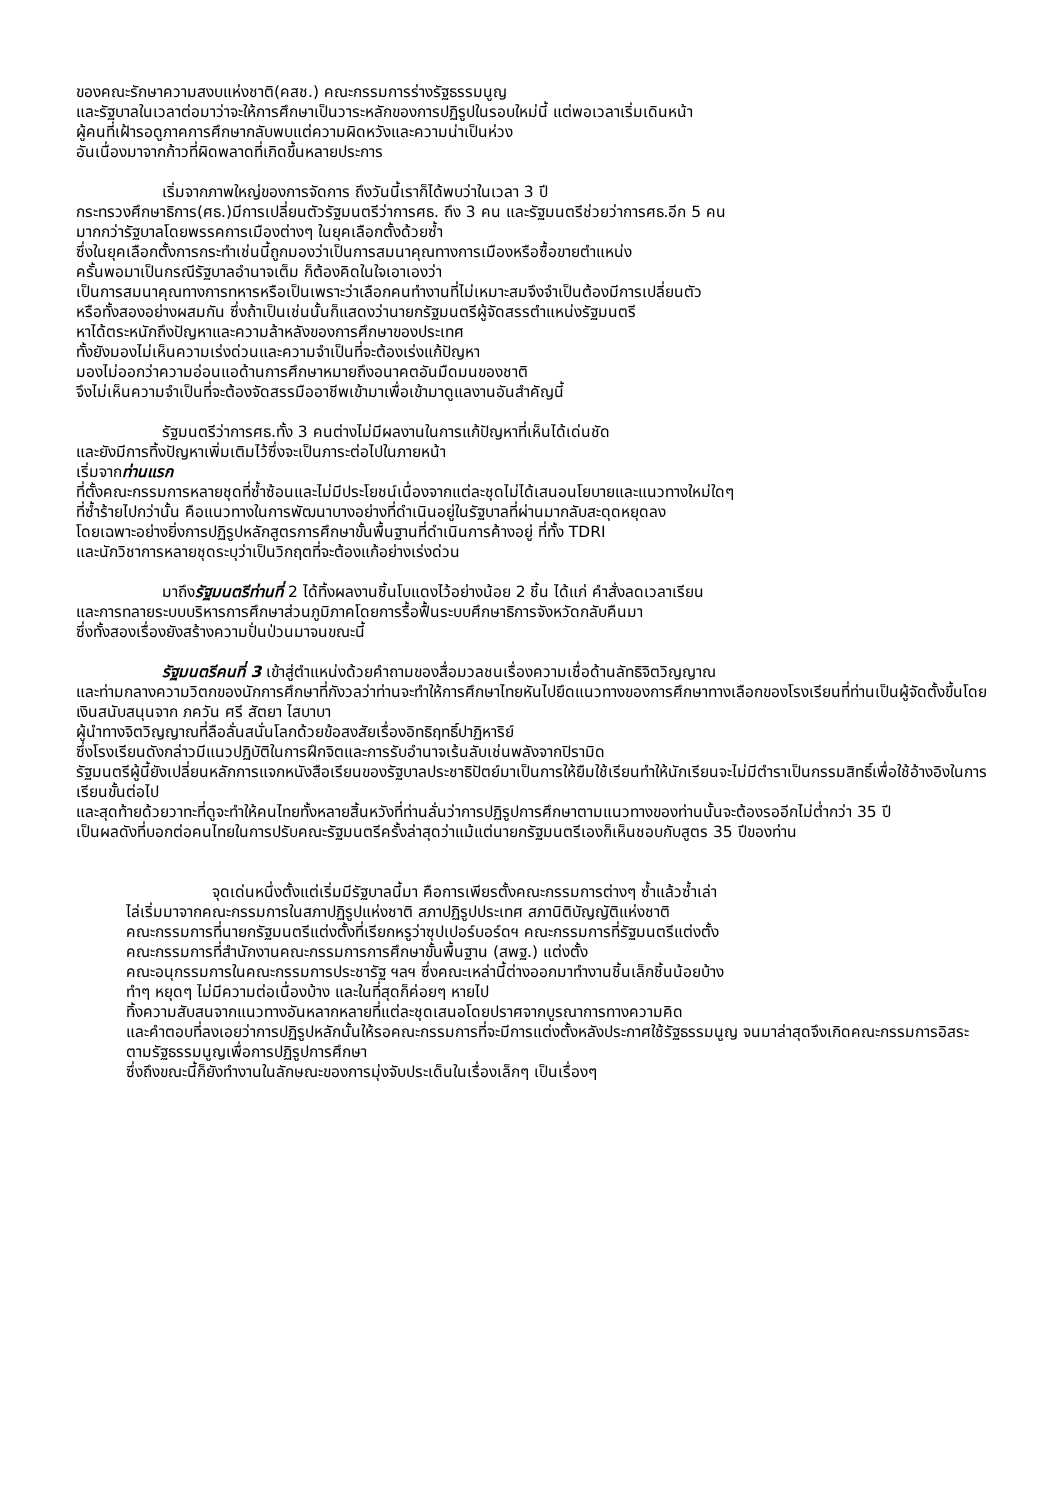ของคณะรักษาความสงบแห่งชาติ(คสช.) คณะกรรมการร่างรัฐธรรมนูญ
และรัฐบาลในเวลาต่อมาว่าจะให้การศึกษาเป็นวาระหลักของการปฏิรูปในรอบใหม่นี้ แต่พอเวลาเริ่มเดินหน้า
ผู้คนที่เฝ้ารอดูภาคการศึกษากลับพบแต่ความผิดหวังและความน่าเป็นห่วง
อันเนื่องมาจากก้าวที่ผิดพลาดที่เกิดขึ้นหลายประการ
เริ่มจากภาพใหญ่ของการจัดการ ถึงวันนี้เราก็ได้พบว่าในเวลา 3 ปี
กระทรวงศึกษาธิการ(ศธ.)มีการเปลี่ยนตัวรัฐมนตรีว่าการศธ. ถึง 3 คน และรัฐมนตรีช่วยว่าการศธ.อีก 5 คน
มากกว่ารัฐบาลโดยพรรคการเมืองต่างๆ ในยุคเลือกตั้งด้วยซ้ำ
ซึ่งในยุคเลือกตั้งการกระทำเช่นนี้ถูกมองว่าเป็นการสมนาคุณทางการเมืองหรือซื้อขายตำแหน่ง
ครั้นพอมาเป็นกรณีรัฐบาลอำนาจเต็ม ก็ต้องคิดในใจเอาเองว่า
เป็นการสมนาคุณทางการทหารหรือเป็นเพราะว่าเลือกคนทำงานที่ไม่เหมาะสมจึงจำเป็นต้องมีการเปลี่ยนตัว
หรือทั้งสองอย่างผสมกัน ซึ่งถ้าเป็นเช่นนั้นก็แสดงว่านายกรัฐมนตรีผู้จัดสรรตำแหน่งรัฐมนตรี
หาได้ตระหนักถึงปัญหาและความล้าหลังของการศึกษาของประเทศ
ทั้งยังมองไม่เห็นความเร่งด่วนและความจำเป็นที่จะต้องเร่งแก้ปัญหา
มองไม่ออกว่าความอ่อนแอด้านการศึกษาหมายถึงอนาคตอันมืดมนของชาติ
จึงไม่เห็นความจำเป็นที่จะต้องจัดสรรมืออาชีพเข้ามาเพื่อเข้ามาดูแลงานอันสำคัญนี้
รัฐมนตรีว่าการศธ.ทั้ง 3 คนต่างไม่มีผลงานในการแก้ปัญหาที่เห็นได้เด่นชัด
และยังมีการทิ้งปัญหาเพิ่มเติมไว้ซึ่งจะเป็นภาระต่อไปในภายหน้า
เริ่มจากท่านแรก
ที่ตั้งคณะกรรมการหลายชุดที่ซ้ำซ้อนและไม่มีประโยชน์เนื่องจากแต่ละชุดไม่ได้เสนอนโยบายและแนวทางใหม่ใดๆ
ที่ซ้ำร้ายไปกว่านั้น คือแนวทางในการพัฒนาบางอย่างที่ดำเนินอยู่ในรัฐบาลที่ผ่านมากลับสะดุดหยุดลง
โดยเฉพาะอย่างยิ่งการปฏิรูปหลักสูตรการศึกษาขั้นพื้นฐานที่ดำเนินการค้างอยู่ ที่ทั้ง TDRI
และนักวิชาการหลายชุดระบุว่าเป็นวิกฤตที่จะต้องแก้อย่างเร่งด่วน
มาถึงรัฐมนตรีท่านที่ 2 ได้ทิ้งผลงานชิ้นโบแดงไว้อย่างน้อย 2 ชิ้น ได้แก่ คำสั่งลดเวลาเรียน
และการทลายระบบบริหารการศึกษาส่วนภูมิภาคโดยการรื้อฟื้นระบบศึกษาธิการจังหวัดกลับคืนมา
ซึ่งทั้งสองเรื่องยังสร้างความปั่นป่วนมาจนขณะนี้
รัฐมนตรีคนที่ 3 เข้าสู่ตำแหน่งด้วยคำถามของสื่อมวลชนเรื่องความเชื่อด้านลัทธิจิตวิญญาณ
และท่ามกลางความวิตกของนักการศึกษาที่กังวลว่าท่านจะทำให้การศึกษาไทยหันไปยึดแนวทางของการศึกษาทางเลือกของโรงเรียนที่ท่านเป็นผู้จัดตั้งขึ้นโดยเงินสนับสนุนจาก ภควัน ศรี สัตยา ไสบาบา
ผู้นำทางจิตวิญญาณที่ลือลั่นสนั่นโลกด้วยข้อสงสัยเรื่องอิทธิฤทธิ์ปาฏิหาริย์
ซึ่งโรงเรียนดังกล่าวมีแนวปฏิบัติในการฝึกจิตและการรับอำนาจเร้นลับเช่นพลังจากปิรามิด
รัฐมนตรีผู้นี้ยังเปลี่ยนหลักการแจกหนังสือเรียนของรัฐบาลประชาธิปัตย์มาเป็นการให้ยืมใช้เรียนทำให้นักเรียนจะไม่มีตำราเป็นกรรมสิทธิ์เพื่อใช้อ้างอิงในการเรียนขั้นต่อไป
และสุดท้ายด้วยวาทะที่ดูจะทำให้คนไทยทั้งหลายสิ้นหวังที่ท่านลั่นว่าการปฏิรูปการศึกษาตามแนวทางของท่านนั้นจะต้องรออีกไม่ต่ำกว่า 35 ปี
เป็นผลดังที่บอกต่อคนไทยในการปรับคณะรัฐมนตรีครั้งล่าสุดว่าแม้แต่นายกรัฐมนตรีเองก็เห็นชอบกับสูตร 35 ปีของท่าน
จุดเด่นหนึ่งตั้งแต่เริ่มมีรัฐบาลนี้มา คือการเพียรตั้งคณะกรรมการต่างๆ ซ้ำแล้วซ้ำเล่า
ไล่เริ่มมาจากคณะกรรมการในสภาปฏิรูปแห่งชาติ สภาปฏิรูปประเทศ สภานิติบัญญัติแห่งชาติ
คณะกรรมการที่นายกรัฐมนตรีแต่งตั้งที่เรียกหรูว่าซุปเปอร์บอร์ดฯ คณะกรรมการที่รัฐมนตรีแต่งตั้ง
คณะกรรมการที่สำนักงานคณะกรรมการการศึกษาขั้นพื้นฐาน (สพฐ.) แต่งตั้ง
คณะอนุกรรมการในคณะกรรมการประชารัฐ ฯลฯ ซึ่งคณะเหล่านี้ต่างออกมาทำงานชิ้นเล็กชิ้นน้อยบ้าง
ทำๆ หยุดๆ ไม่มีความต่อเนื่องบ้าง และในที่สุดก็ค่อยๆ หายไป
ทิ้งความสับสนจากแนวทางอันหลากหลายที่แต่ละชุดเสนอโดยปราศจากบูรณาการทางความคิด
และคำตอบที่ลงเอยว่าการปฏิรูปหลักนั้นให้รอคณะกรรมการที่จะมีการแต่งตั้งหลังประกาศใช้รัฐธรรมนูญ จนมาล่าสุดจึงเกิดคณะกรรมการอิสระตามรัฐธรรมนูญเพื่อการปฏิรูปการศึกษา
ซึ่งถึงขณะนี้ก็ยังทำงานในลักษณะของการมุ่งจับประเด็นในเรื่องเล็กๆ เป็นเรื่องๆ